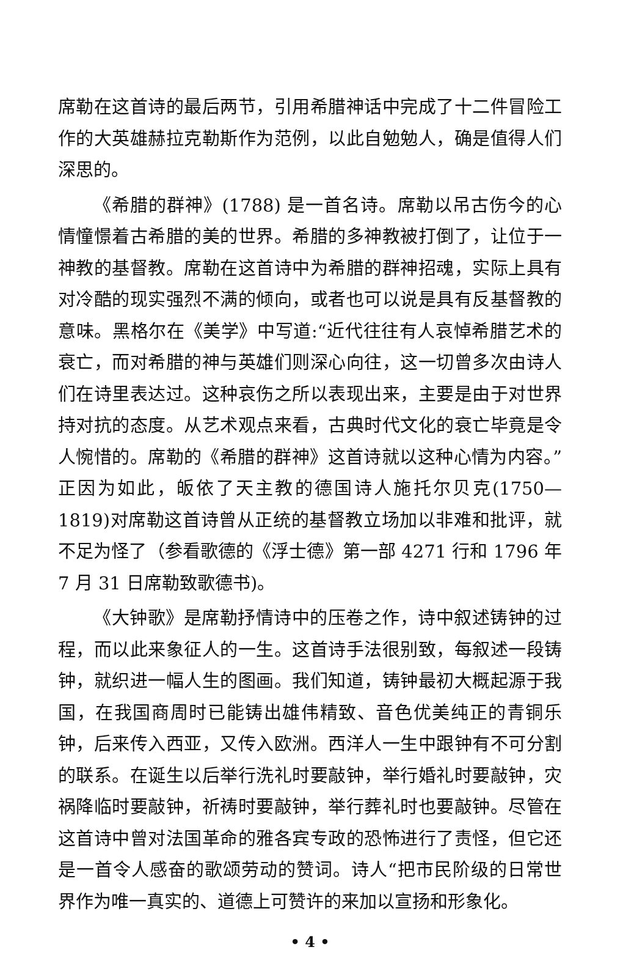席勒在这首诗的最后两节，引用希腊神话中完成了十二件冒险工作的大英雄赫拉克勒斯作为范例，以此自勉勉人，确是值得人们深思的。
《希腊的群神》(1788) 是一首名诗。席勒以吊古伤今的心情憧憬着古希腊的美的世界。希腊的多神教被打倒了，让位于一神教的基督教。席勒在这首诗中为希腊的群神招魂，实际上具有对冷酷的现实强烈不满的倾向，或者也可以说是具有反基督教的意味。黑格尔在《美学》中写道:“近代往往有人哀悼希腊艺术的衰亡，而对希腊的神与英雄们则深心向往，这一切曾多次由诗人们在诗里表达过。这种哀伤之所以表现出来，主要是由于对世界持对抗的态度。从艺术观点来看，古典时代文化的衰亡毕竟是令人惋惜的。席勒的《希腊的群神》这首诗就以这种心情为内容。”正因为如此，皈依了天主教的德国诗人施托尔贝克(1750—1819)对席勒这首诗曾从正统的基督教立场加以非难和批评，就不足为怪了（参看歌德的《浮士德》第一部 4271 行和 1796 年 7 月 31 日席勒致歌德书)。
《大钟歌》是席勒抒情诗中的压卷之作，诗中叙述铸钟的过程，而以此来象征人的一生。这首诗手法很别致，每叙述一段铸钟，就织进一幅人生的图画。我们知道，铸钟最初大概起源于我国，在我国商周时已能铸出雄伟精致、音色优美纯正的青铜乐钟，后来传入西亚，又传入欧洲。西洋人一生中跟钟有不可分割的联系。在诞生以后举行洗礼时要敲钟，举行婚礼时要敲钟，灾祸降临时要敲钟，祈祷时要敲钟，举行葬礼时也要敲钟。尽管在这首诗中曾对法国革命的雅各宾专政的恐怖进行了责怪，但它还是一首令人感奋的歌颂劳动的赞词。诗人“把市民阶级的日常世界作为唯一真实的、道德上可赞许的来加以宣扬和形象化。
• 4 •